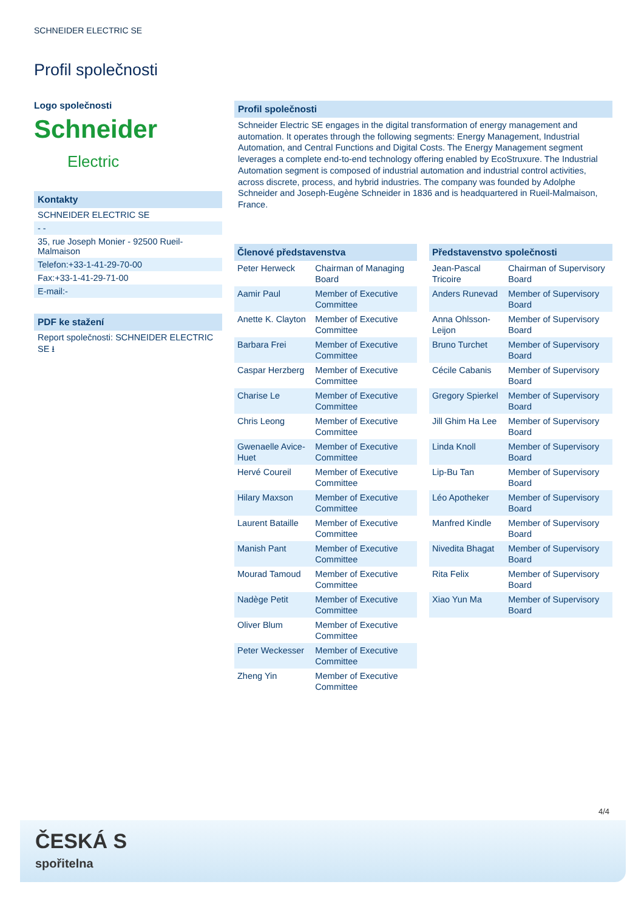SCHNEIDER ELECTRIC SE
Profil společnosti
Logo společnosti
Schneider
Electric
Kontakty
SCHNEIDER ELECTRIC SE
- -
35, rue Joseph Monier - 92500 Rueil-Malmaison
Telefon:+33-1-41-29-70-00
Fax:+33-1-41-29-71-00
E-mail:-
PDF ke stažení
Report společnosti: SCHNEIDER ELECTRIC SE ⭳
Profil společnosti
Schneider Electric SE engages in the digital transformation of energy management and automation. It operates through the following segments: Energy Management, Industrial Automation, and Central Functions and Digital Costs. The Energy Management segment leverages a complete end-to-end technology offering enabled by EcoStruxure. The Industrial Automation segment is composed of industrial automation and industrial control activities, across discrete, process, and hybrid industries. The company was founded by Adolphe Schneider and Joseph-Eugène Schneider in 1836 and is headquartered in Rueil-Malmaison, France.
| Členové představenstva | |
| --- | --- |
| Peter Herweck | Chairman of Managing Board |
| Aamir Paul | Member of Executive Committee |
| Anette K. Clayton | Member of Executive Committee |
| Barbara Frei | Member of Executive Committee |
| Caspar Herzberg | Member of Executive Committee |
| Charise Le | Member of Executive Committee |
| Chris Leong | Member of Executive Committee |
| Gwenaelle Avice-Huet | Member of Executive Committee |
| Hervé Coureil | Member of Executive Committee |
| Hilary Maxson | Member of Executive Committee |
| Laurent Bataille | Member of Executive Committee |
| Manish Pant | Member of Executive Committee |
| Mourad Tamoud | Member of Executive Committee |
| Nadège Petit | Member of Executive Committee |
| Oliver Blum | Member of Executive Committee |
| Peter Weckesser | Member of Executive Committee |
| Zheng Yin | Member of Executive Committee |
| Představenstvo společnosti | |
| --- | --- |
| Jean-Pascal Tricoire | Chairman of Supervisory Board |
| Anders Runevad | Member of Supervisory Board |
| Anna Ohlsson-Leijon | Member of Supervisory Board |
| Bruno Turchet | Member of Supervisory Board |
| Cécile Cabanis | Member of Supervisory Board |
| Gregory Spierkel | Member of Supervisory Board |
| Jill Ghim Ha Lee | Member of Supervisory Board |
| Linda Knoll | Member of Supervisory Board |
| Lip-Bu Tan | Member of Supervisory Board |
| Léo Apotheker | Member of Supervisory Board |
| Manfred Kindle | Member of Supervisory Board |
| Nivedita Bhagat | Member of Supervisory Board |
| Rita Felix | Member of Supervisory Board |
| Xiao Yun Ma | Member of Supervisory Board |
4/4
ČESKÁ S
spořitelna